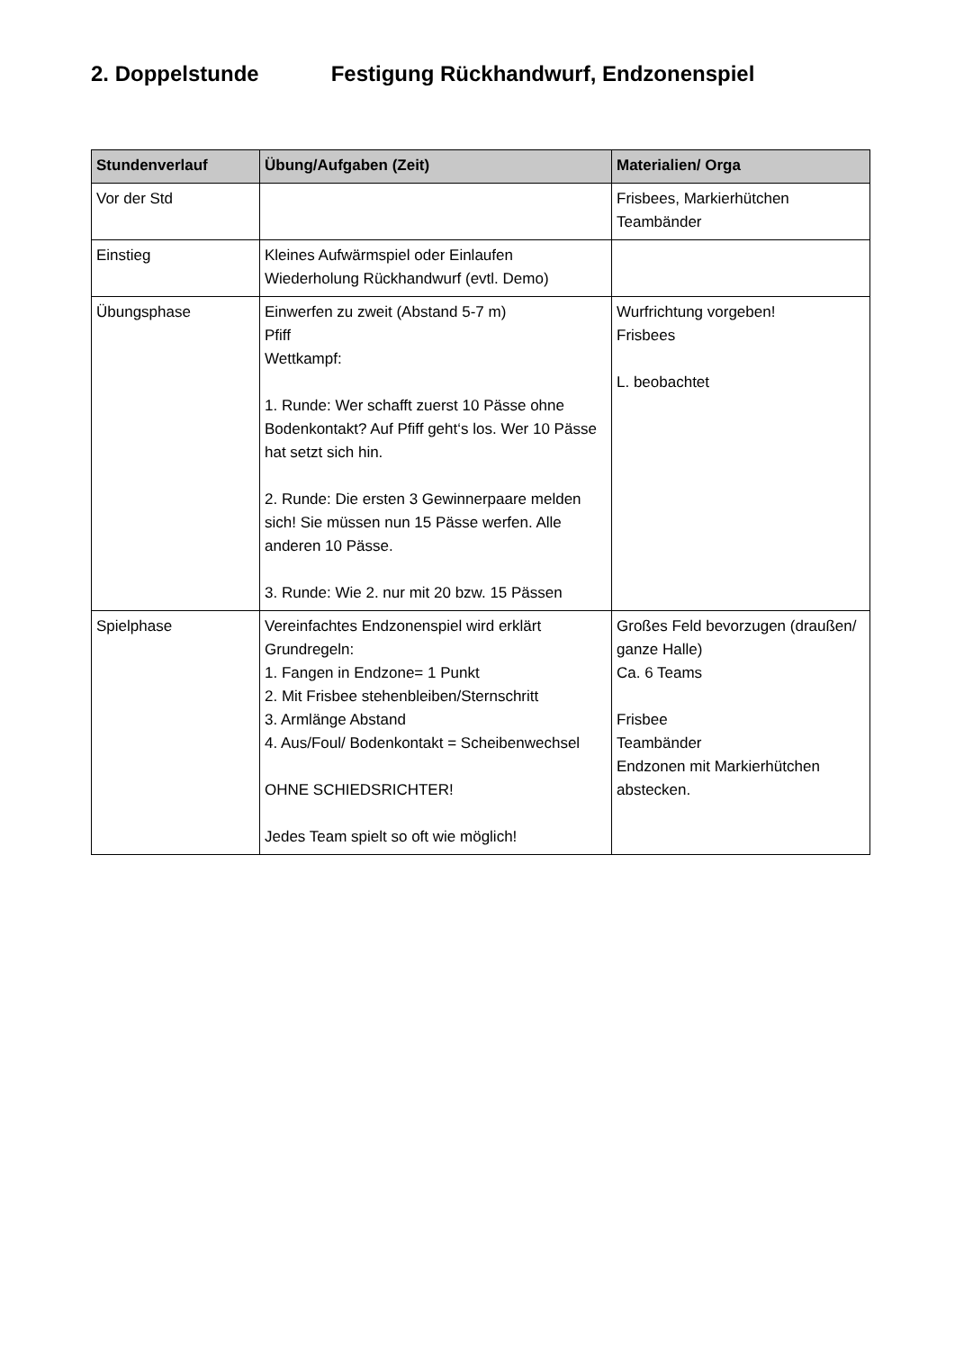2. Doppelstunde Festigung Rückhandwurf, Endzonenspiel
| Stundenverlauf | Übung/Aufgaben (Zeit) | Materialien/ Orga |
| --- | --- | --- |
| Vor der Std | | Frisbees, Markierhütchen Teambänder |
| Einstieg | Kleines Aufwärmspiel oder Einlaufen Wiederholung Rückhandwurf (evtl. Demo) | |
| Übungsphase | Einwerfen zu zweit (Abstand 5-7 m) Pfiff Wettkampf: 1. Runde: Wer schafft zuerst 10 Pässe ohne Bodenkontakt? Auf Pfiff geht‘s los. Wer 10 Pässe hat setzt sich hin. 2. Runde: Die ersten 3 Gewinnerpaare melden sich! Sie müssen nun 15 Pässe werfen. Alle anderen 10 Pässe. 3. Runde: Wie 2. nur mit 20 bzw. 15 Pässen | Wurfrichtung vorgeben! Frisbees L. beobachtet |
| Spielphase | Vereinfachtes Endzonenspiel wird erklärt Grundregeln: 1. Fangen in Endzone= 1 Punkt 2. Mit Frisbee stehenbleiben/Sternschritt 3. Armlänge Abstand 4. Aus/Foul/ Bodenkontakt = Scheibenwechsel OHNE SCHIEDSRICHTER! Jedes Team spielt so oft wie möglich! | Großes Feld bevorzugen (draußen/ ganze Halle) Ca. 6 Teams Frisbee Teambänder Endzonen mit Markierhütchen abstecken. |